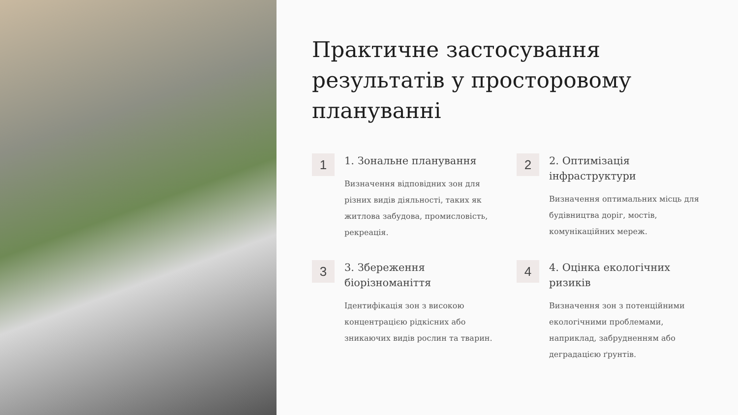Практичне застосування результатів у просторовому плануванні
1
1. Зональне планування
Визначення відповідних зон для різних видів діяльності, таких як житлова забудова, промисловість, рекреація.
2
2. Оптимізація інфраструктури
Визначення оптимальних місць для будівництва доріг, мостів, комунікаційних мереж.
3
3. Збереження біорізноманіття
Ідентифікація зон з високою концентрацією рідкісних або зникаючих видів рослин та тварин.
4
4. Оцінка екологічних ризиків
Визначення зон з потенційними екологічними проблемами, наприклад, забрудненням або деградацією ґрунтів.